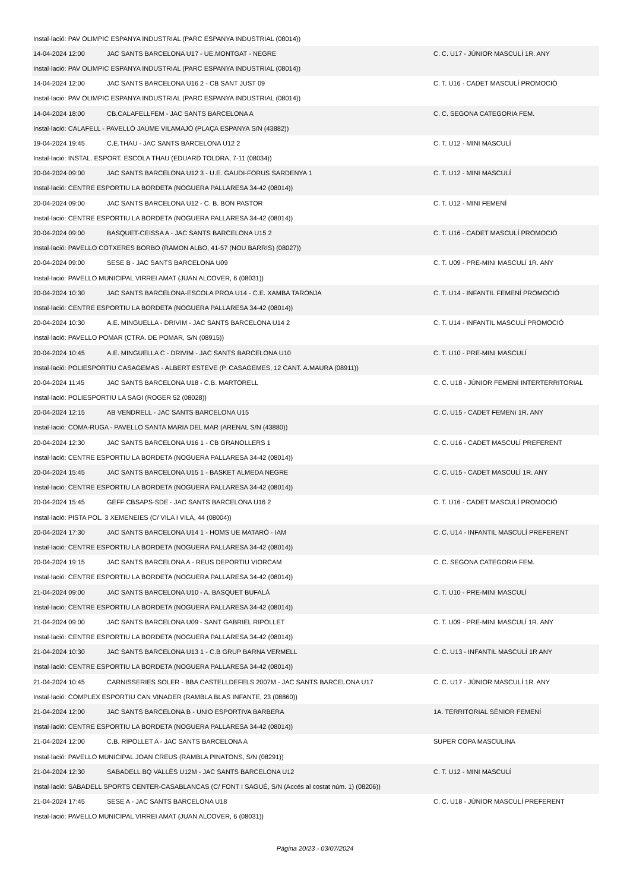| Instal·lació: PAV OLIMPIC ESPANYA INDUSTRIAL (PARC ESPANYA INDUSTRIAL (08014)) | | |
| 14-04-2024 12:00 | JAC SANTS BARCELONA U17 - UE.MONTGAT - NEGRE | C. C. U17 - JÚNIOR MASCULÍ 1R. ANY |
| Instal·lació: PAV OLIMPIC ESPANYA INDUSTRIAL (PARC ESPANYA INDUSTRIAL (08014)) | | |
| 14-04-2024 12:00 | JAC SANTS BARCELONA U16 2 - CB SANT JUST 09 | C. T. U16 - CADET MASCULÍ PROMOCIÓ |
| Instal·lació: PAV OLIMPIC ESPANYA INDUSTRIAL (PARC ESPANYA INDUSTRIAL (08014)) | | |
| 14-04-2024 18:00 | CB.CALAFELLFEM - JAC SANTS BARCELONA A | C. C. SEGONA CATEGORIA FEM. |
| Instal·lació: CALAFELL - PAVELLÓ JAUME VILAMAJÓ (PLAÇA ESPANYA S/N (43882)) | | |
| 19-04-2024 19:45 | C.E.THAU - JAC SANTS BARCELONA U12 2 | C. T. U12 - MINI MASCULÍ |
| Instal·lació: INSTAL. ESPORT. ESCOLA THAU (EDUARD TOLDRA, 7-11 (08034)) | | |
| 20-04-2024 09:00 | JAC SANTS BARCELONA U12 3 - U.E. GAUDI-FORUS SARDENYA 1 | C. T. U12 - MINI MASCULÍ |
| Instal·lació: CENTRE ESPORTIU LA BORDETA (NOGUERA PALLARESA 34-42 (08014)) | | |
| 20-04-2024 09:00 | JAC SANTS BARCELONA U12 - C. B. BON PASTOR | C. T. U12 - MINI FEMENÍ |
| Instal·lació: CENTRE ESPORTIU LA BORDETA (NOGUERA PALLARESA 34-42 (08014)) | | |
| 20-04-2024 09:00 | BASQUET-CEISSA A - JAC SANTS BARCELONA U15 2 | C. T. U16 - CADET MASCULÍ PROMOCIÓ |
| Instal·lació: PAVELLO COTXERES BORBO (RAMON ALBO, 41-57 (NOU BARRIS) (08027)) | | |
| 20-04-2024 09:00 | SESE B - JAC SANTS BARCELONA U09 | C. T. U09 - PRE-MINI MASCULÍ 1R. ANY |
| Instal·lació: PAVELLO MUNICIPAL VIRREI AMAT (JUAN ALCOVER, 6 (08031)) | | |
| 20-04-2024 10:30 | JAC SANTS BARCELONA-ESCOLA PROA U14 - C.E. XAMBA TARONJA | C. T. U14 - INFANTIL FEMENÍ PROMOCIÓ |
| Instal·lació: CENTRE ESPORTIU LA BORDETA (NOGUERA PALLARESA 34-42 (08014)) | | |
| 20-04-2024 10:30 | A.E. MINGUELLA - DRIVIM - JAC SANTS BARCELONA U14 2 | C. T. U14 - INFANTIL MASCULÍ PROMOCIÓ |
| Instal·lació: PAVELLO POMAR (CTRA. DE POMAR, S/N (08915)) | | |
| 20-04-2024 10:45 | A.E. MINGUELLA C - DRIVIM - JAC SANTS BARCELONA U10 | C. T. U10 - PRE-MINI MASCULÍ |
| Instal·lació: POLIESPORTIU CASAGEMAS - ALBERT ESTEVE (P. CASAGEMES, 12 CANT. A.MAURA (08911)) | | |
| 20-04-2024 11:45 | JAC SANTS BARCELONA U18 - C.B. MARTORELL | C. C. U18 - JÚNIOR FEMENÍ INTERTERRITORIAL |
| Instal·lació: POLIESPORTIU LA SAGI (ROGER 52 (08028)) | | |
| 20-04-2024 12:15 | AB VENDRELL - JAC SANTS BARCELONA U15 | C. C. U15 - CADET FEMENí 1R. ANY |
| Instal·lació: COMA-RUGA - PAVELLO SANTA MARIA DEL MAR (ARENAL S/N (43880)) | | |
| 20-04-2024 12:30 | JAC SANTS BARCELONA U16 1 - CB GRANOLLERS 1 | C. C. U16 - CADET MASCULÍ PREFERENT |
| Instal·lació: CENTRE ESPORTIU LA BORDETA (NOGUERA PALLARESA 34-42 (08014)) | | |
| 20-04-2024 15:45 | JAC SANTS BARCELONA U15 1 - BASKET ALMEDA NEGRE | C. C. U15 - CADET MASCULÍ 1R. ANY |
| Instal·lació: CENTRE ESPORTIU LA BORDETA (NOGUERA PALLARESA 34-42 (08014)) | | |
| 20-04-2024 15:45 | GEFF CBSAPS-SDE - JAC SANTS BARCELONA U16 2 | C. T. U16 - CADET MASCULÍ PROMOCIÓ |
| Instal·lació: PISTA POL. 3 XEMENEIES (C/ VILA I VILA, 44 (08004)) | | |
| 20-04-2024 17:30 | JAC SANTS BARCELONA U14 1 - HOMS UE MATARÓ - IAM | C. C. U14 - INFANTIL MASCULÍ PREFERENT |
| Instal·lació: CENTRE ESPORTIU LA BORDETA (NOGUERA PALLARESA 34-42 (08014)) | | |
| 20-04-2024 19:15 | JAC SANTS BARCELONA A - REUS DEPORTIU VIORCAM | C. C. SEGONA CATEGORIA FEM. |
| Instal·lació: CENTRE ESPORTIU LA BORDETA (NOGUERA PALLARESA 34-42 (08014)) | | |
| 21-04-2024 09:00 | JAC SANTS BARCELONA U10 - A. BASQUET BUFALÀ | C. T. U10 - PRE-MINI MASCULÍ |
| Instal·lació: CENTRE ESPORTIU LA BORDETA (NOGUERA PALLARESA 34-42 (08014)) | | |
| 21-04-2024 09:00 | JAC SANTS BARCELONA U09 - SANT GABRIEL RIPOLLET | C. T. U09 - PRE-MINI MASCULÍ 1R. ANY |
| Instal·lació: CENTRE ESPORTIU LA BORDETA (NOGUERA PALLARESA 34-42 (08014)) | | |
| 21-04-2024 10:30 | JAC SANTS BARCELONA U13 1 - C.B GRUP BARNA VERMELL | C. C. U13 - INFANTIL MASCULÍ 1R ANY |
| Instal·lació: CENTRE ESPORTIU LA BORDETA (NOGUERA PALLARESA 34-42 (08014)) | | |
| 21-04-2024 10:45 | CARNISSERIES SOLER - BBA CASTELLDEFELS 2007M - JAC SANTS BARCELONA U17 | C. C. U17 - JÚNIOR MASCULÍ 1R. ANY |
| Instal·lació: COMPLEX ESPORTIU CAN VINADER (RAMBLA BLAS INFANTE, 23 (08860)) | | |
| 21-04-2024 12:00 | JAC SANTS BARCELONA B - UNIO ESPORTIVA BARBERA | 1A. TERRITORIAL SÈNIOR FEMENÍ |
| Instal·lació: CENTRE ESPORTIU LA BORDETA (NOGUERA PALLARESA 34-42 (08014)) | | |
| 21-04-2024 12:00 | C.B. RIPOLLET A - JAC SANTS BARCELONA A | SUPER COPA MASCULINA |
| Instal·lació: PAVELLO MUNICIPAL JOAN CREUS (RAMBLA PINATONS, S/N (08291)) | | |
| 21-04-2024 12:30 | SABADELL BQ VALLÈS U12M - JAC SANTS BARCELONA U12 | C. T. U12 - MINI MASCULÍ |
| Instal·lació: SABADELL SPORTS CENTER-CASABLANCAS (C/ FONT I SAGUÉ, S/N (Accés al costat núm. 1) (08206)) | | |
| 21-04-2024 17:45 | SESE A - JAC SANTS BARCELONA U18 | C. C. U18 - JÚNIOR MASCULÍ PREFERENT |
| Instal·lació: PAVELLO MUNICIPAL VIRREI AMAT (JUAN ALCOVER, 6 (08031)) | | |
Pàgina 20/23 - 03/07/2024